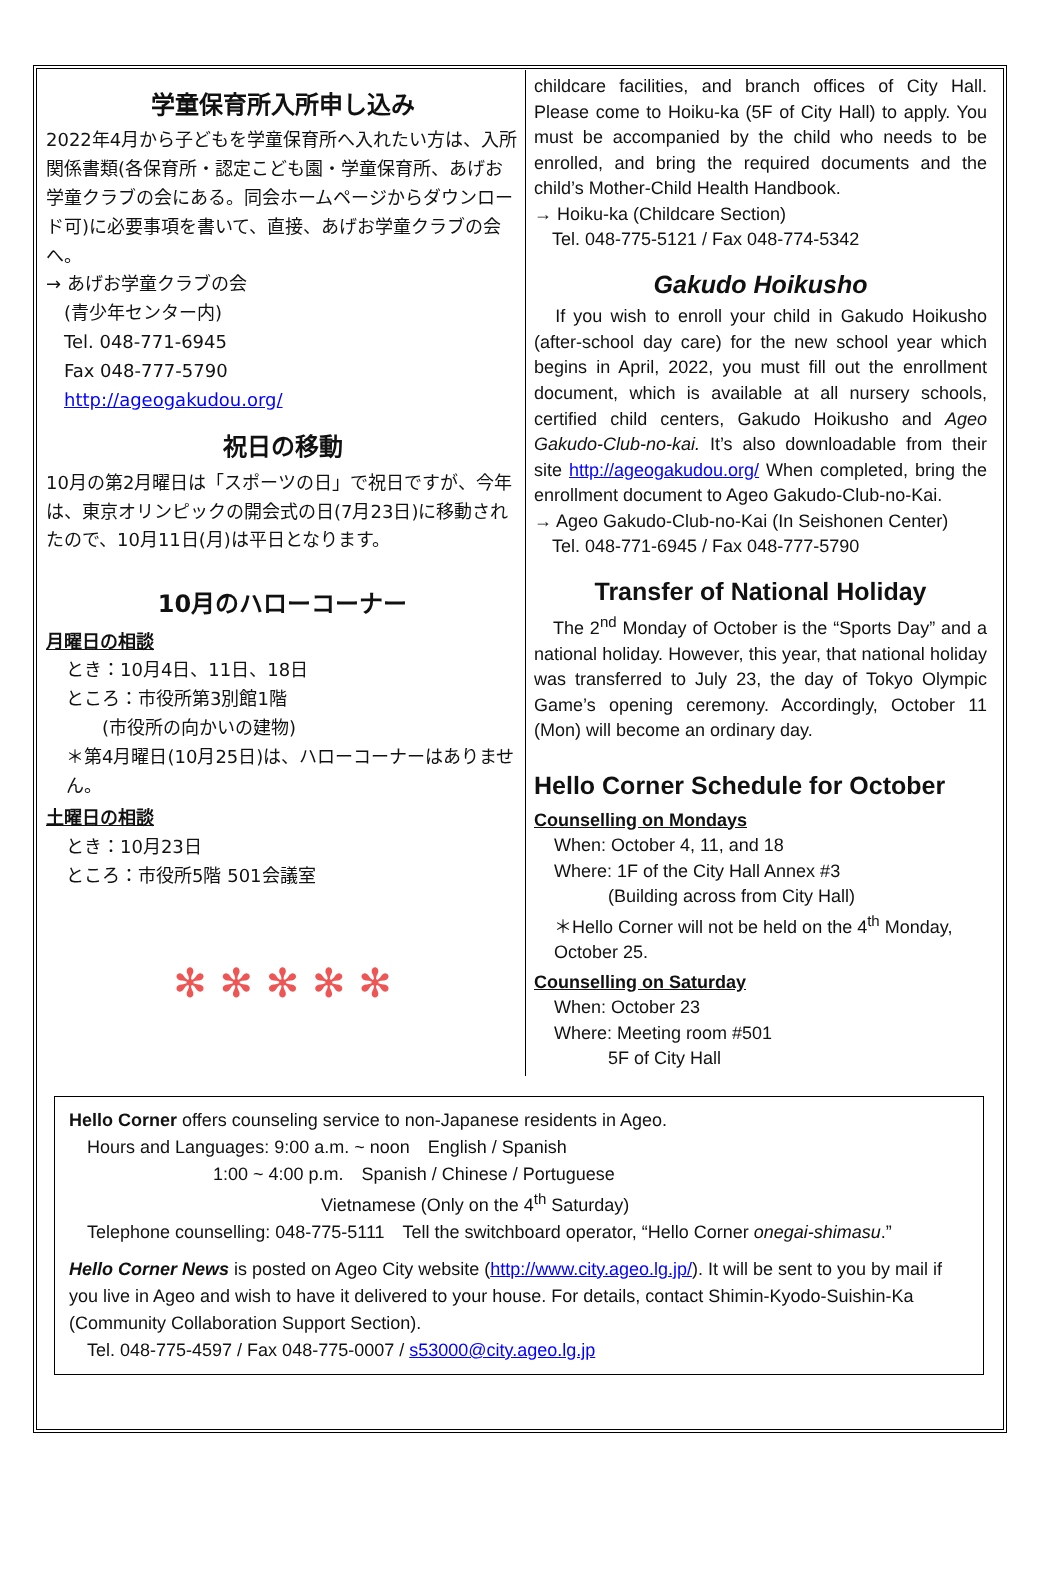学童保育所入所申し込み
2022年4月から子どもを学童保育所へ入れたい方は、入所関係書類(各保育所・認定こども園・学童保育所、あげお学童クラブの会にある。同会ホームページからダウンロード可)に必要事項を書いて、直接、あげお学童クラブの会へ。
→ あげお学童クラブの会
　(青少年センター内)
　Tel. 048-771-6945
　Fax 048-777-5790
　http://ageogakudou.org/
祝日の移動
10月の第2月曜日は「スポーツの日」で祝日ですが、今年は、東京オリンピックの開会式の日(7月23日)に移動されたので、10月11日(月)は平日となります。
10月のハローコーナー
月曜日の相談
とき：10月4日、11日、18日
ところ：市役所第3別館1階
　　(市役所の向かいの建物)
＊第4月曜日(10月25日)は、ハローコーナーはありません。
土曜日の相談
とき：10月23日
ところ：市役所5階 501会議室
✻ ✻ ✻ ✻ ✻
childcare facilities, and branch offices of City Hall. Please come to Hoiku-ka (5F of City Hall) to apply. You must be accompanied by the child who needs to be enrolled, and bring the required documents and the child’s Mother-Child Health Handbook.
→ Hoiku-ka (Childcare Section)
　Tel. 048-775-5121 / Fax 048-774-5342
Gakudo Hoikusho
　If you wish to enroll your child in Gakudo Hoikusho (after-school day care) for the new school year which begins in April, 2022, you must fill out the enrollment document, which is available at all nursery schools, certified child centers, Gakudo Hoikusho and Ageo Gakudo-Club-no-kai. It’s also downloadable from their site http://ageogakudou.org/ When completed, bring the enrollment document to Ageo Gakudo-Club-no-Kai.
→ Ageo Gakudo-Club-no-Kai (In Seishonen Center)
　Tel. 048-771-6945 / Fax 048-777-5790
Transfer of National Holiday
　The 2<sup>nd</sup> Monday of October is the “Sports Day” and a national holiday. However, this year, that national holiday was transferred to July 23, the day of Tokyo Olympic Game’s opening ceremony. Accordingly, October 11 (Mon) will become an ordinary day.
Hello Corner Schedule for October
Counselling on Mondays
When: October 4, 11, and 18
Where: 1F of the City Hall Annex #3
　　　(Building across from City Hall)
＊Hello Corner will not be held on the 4<sup>th</sup> Monday, October 25.
Counselling on Saturday
When: October 23
Where: Meeting room #501
　　　5F of City Hall
Hello Corner offers counseling service to non-Japanese residents in Ageo.
　Hours and Languages: 9:00 a.m. ~ noon　English / Spanish
　　　　　　　　1:00 ~ 4:00 p.m.　Spanish / Chinese / Portuguese
　　　　　　　　　　　　　　Vietnamese (Only on the 4<sup>th</sup> Saturday)
　Telephone counselling: 048-775-5111　Tell the switchboard operator, “Hello Corner onegai-shimasu.”
Hello Corner News is posted on Ageo City website (http://www.city.ageo.lg.jp/). It will be sent to you by mail if you live in Ageo and wish to have it delivered to your house. For details, contact Shimin-Kyodo-Suishin-Ka (Community Collaboration Support Section).
　Tel. 048-775-4597 / Fax 048-775-0007 / s53000@city.ageo.lg.jp